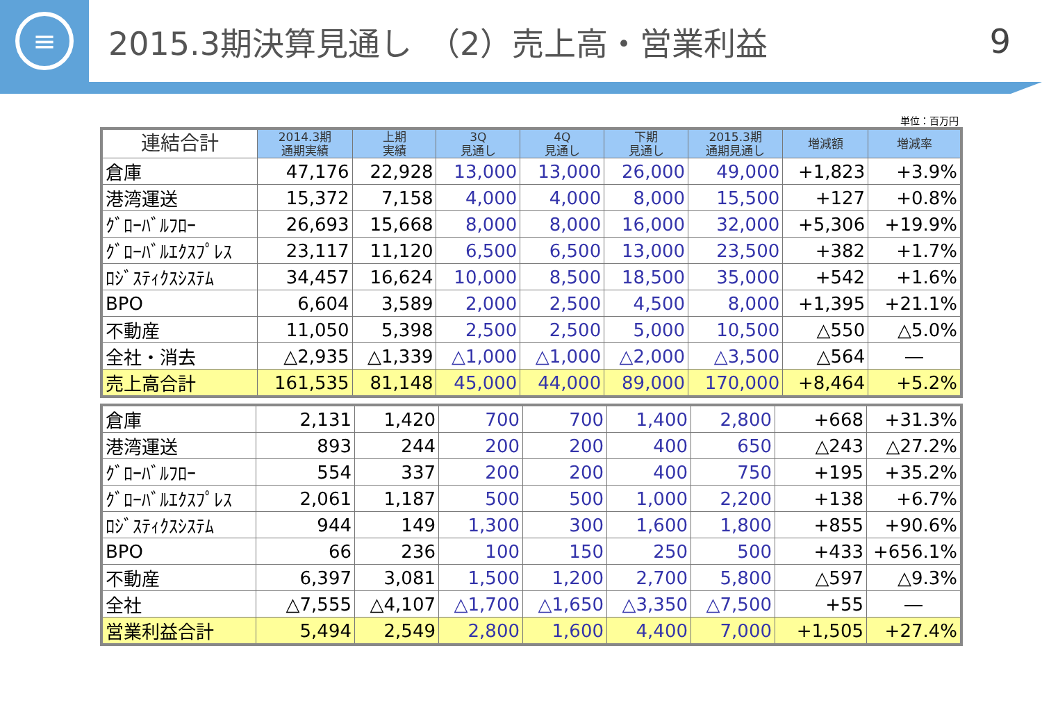≡
2015.3期決算見通し　（2）売上高・営業利益
9
単位：百万円
| 連結合計 | 2014.3期 通期実績 | 上期 実績 | 3Q 見通し | 4Q 見通し | 下期 見通し | 2015.3期 通期見通し | 増減額 | 増減率 |
| --- | --- | --- | --- | --- | --- | --- | --- | --- |
| 倉庫 | 47,176 | 22,928 | 13,000 | 13,000 | 26,000 | 49,000 | +1,823 | +3.9% |
| 港湾運送 | 15,372 | 7,158 | 4,000 | 4,000 | 8,000 | 15,500 | +127 | +0.8% |
| ｸﾞﾛｰﾊﾞﾙﾌﾛｰ | 26,693 | 15,668 | 8,000 | 8,000 | 16,000 | 32,000 | +5,306 | +19.9% |
| ｸﾞﾛｰﾊﾞﾙｴｸｽﾌﾟﾚｽ | 23,117 | 11,120 | 6,500 | 6,500 | 13,000 | 23,500 | +382 | +1.7% |
| ﾛｼﾞｽﾃｨｸｽｼｽﾃﾑ | 34,457 | 16,624 | 10,000 | 8,500 | 18,500 | 35,000 | +542 | +1.6% |
| BPO | 6,604 | 3,589 | 2,000 | 2,500 | 4,500 | 8,000 | +1,395 | +21.1% |
| 不動産 | 11,050 | 5,398 | 2,500 | 2,500 | 5,000 | 10,500 | △550 | △5.0% |
| 全社・消去 | △2,935 | △1,339 | △1,000 | △1,000 | △2,000 | △3,500 | △564 | ― |
| 売上高合計 | 161,535 | 81,148 | 45,000 | 44,000 | 89,000 | 170,000 | +8,464 | +5.2% |
| 倉庫 | 2,131 | 1,420 | 700 | 700 | 1,400 | 2,800 | +668 | +31.3% |
| 港湾運送 | 893 | 244 | 200 | 200 | 400 | 650 | △243 | △27.2% |
| ｸﾞﾛｰﾊﾞﾙﾌﾛｰ | 554 | 337 | 200 | 200 | 400 | 750 | +195 | +35.2% |
| ｸﾞﾛｰﾊﾞﾙｴｸｽﾌﾟﾚｽ | 2,061 | 1,187 | 500 | 500 | 1,000 | 2,200 | +138 | +6.7% |
| ﾛｼﾞｽﾃｨｸｽｼｽﾃﾑ | 944 | 149 | 1,300 | 300 | 1,600 | 1,800 | +855 | +90.6% |
| BPO | 66 | 236 | 100 | 150 | 250 | 500 | +433 | +656.1% |
| 不動産 | 6,397 | 3,081 | 1,500 | 1,200 | 2,700 | 5,800 | △597 | △9.3% |
| 全社 | △7,555 | △4,107 | △1,700 | △1,650 | △3,350 | △7,500 | +55 | ― |
| 営業利益合計 | 5,494 | 2,549 | 2,800 | 1,600 | 4,400 | 7,000 | +1,505 | +27.4% |